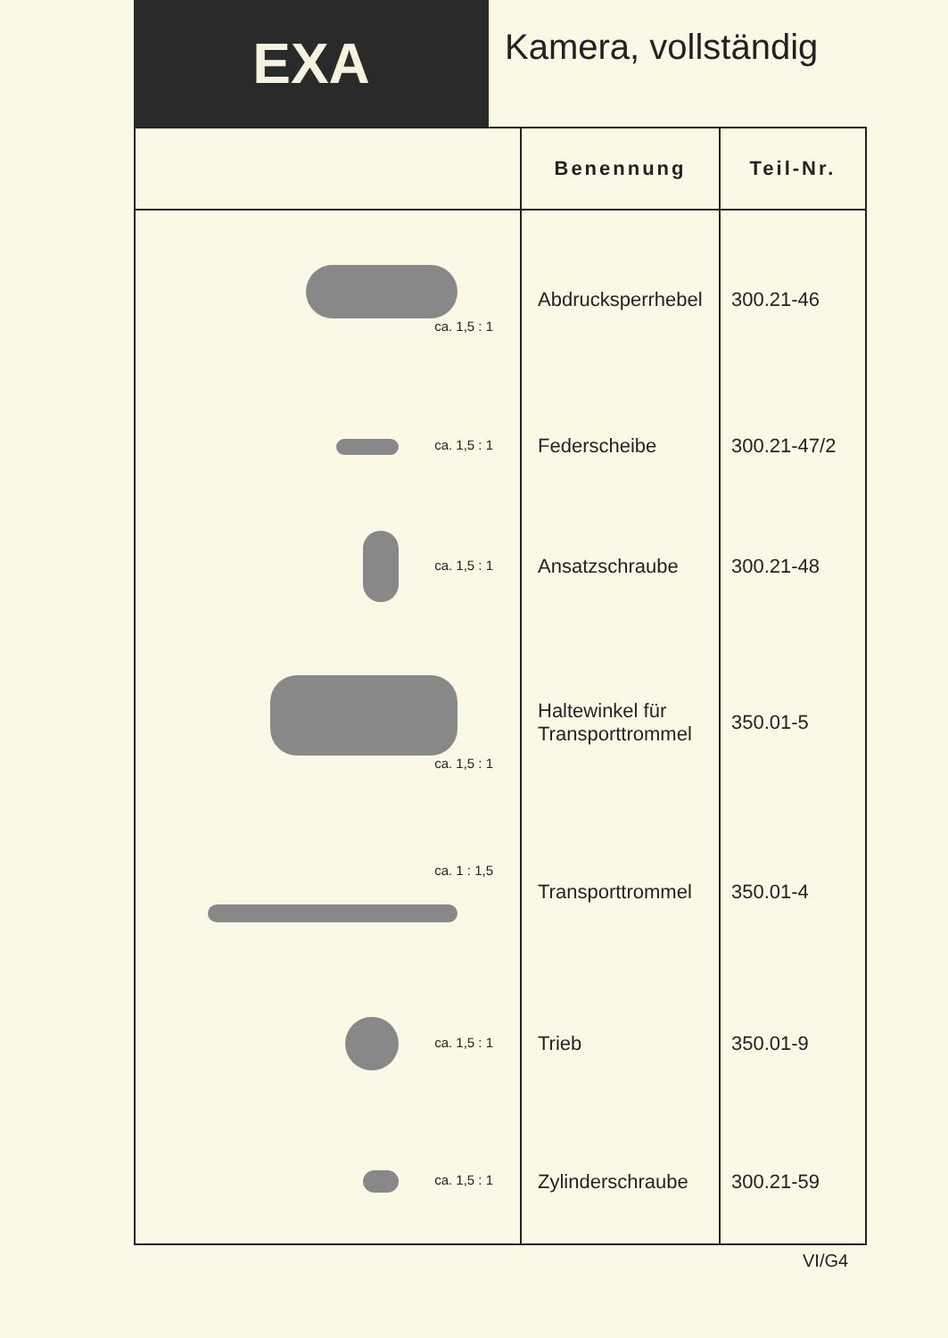EXA
Kamera, vollständig
| | Benennung | Teil-Nr. |
| --- | --- | --- |
| ca. 1,5 : 1 | Abdrucksperrhebel | 300.21-46 |
| ca. 1,5 : 1 | Federscheibe | 300.21-47/2 |
| ca. 1,5 : 1 | Ansatzschraube | 300.21-48 |
| ca. 1,5 : 1 | Haltewinkel für Transporttrommel | 350.01-5 |
| ca. 1 : 1,5 | Transporttrommel | 350.01-4 |
| ca. 1,5 : 1 | Trieb | 350.01-9 |
| ca. 1,5 : 1 | Zylinderschraube | 300.21-59 |
VI/G4